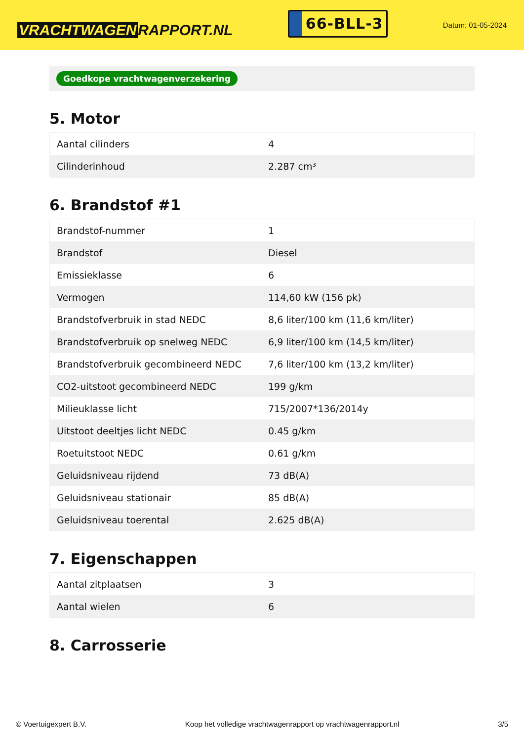VRACHTWAGEN RAPPORT.NL
66-BLL-3
Datum: 01-05-2024
Goedkope vrachtwagenverzekering
5. Motor
| Aantal cilinders | 4 |
| Cilinderinhoud | 2.287 cm³ |
6. Brandstof #1
| Brandstof-nummer | 1 |
| Brandstof | Diesel |
| Emissieklasse | 6 |
| Vermogen | 114,60 kW (156 pk) |
| Brandstofverbruik in stad NEDC | 8,6 liter/100 km (11,6 km/liter) |
| Brandstofverbruik op snelweg NEDC | 6,9 liter/100 km (14,5 km/liter) |
| Brandstofverbruik gecombineerd NEDC | 7,6 liter/100 km (13,2 km/liter) |
| CO2-uitstoot gecombineerd NEDC | 199 g/km |
| Milieuklasse licht | 715/2007*136/2014y |
| Uitstoot deeltjes licht NEDC | 0.45 g/km |
| Roetuitstoot NEDC | 0.61 g/km |
| Geluidsniveau rijdend | 73 dB(A) |
| Geluidsniveau stationair | 85 dB(A) |
| Geluidsniveau toerental | 2.625 dB(A) |
7. Eigenschappen
| Aantal zitplaatsen | 3 |
| Aantal wielen | 6 |
8. Carrosserie
© Voertuigexpert B.V. Koop het volledige vrachtwagenrapport op vrachtwagenrapport.nl 3/5